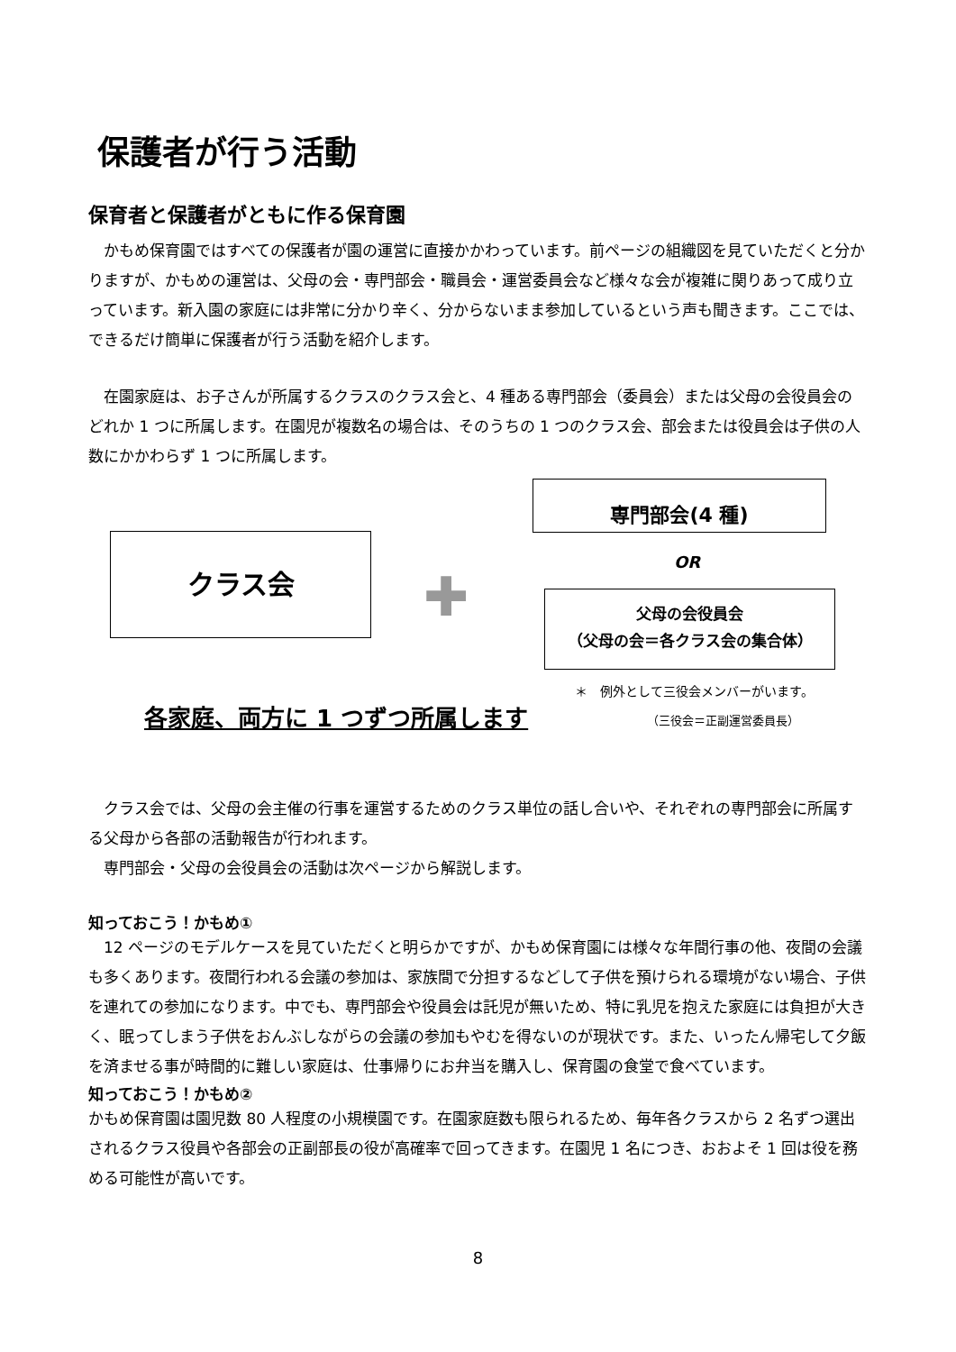保護者が行う活動
保育者と保護者がともに作る保育園
　かもめ保育園ではすべての保護者が園の運営に直接かかわっています。前ページの組織図を見ていただくと分かりますが、かもめの運営は、父母の会・専門部会・職員会・運営委員会など様々な会が複雑に関りあって成り立っています。新入園の家庭には非常に分かり辛く、分からないまま参加しているという声も聞きます。ここでは、できるだけ簡単に保護者が行う活動を紹介します。
　在園家庭は、お子さんが所属するクラスのクラス会と、4 種ある専門部会（委員会）または父母の会役員会のどれか 1 つに所属します。在園児が複数名の場合は、そのうちの 1 つのクラス会、部会または役員会は子供の人数にかかわらず 1 つに所属します。
クラス会
✚
専門部会(4 種)
OR
父母の会役員会
（父母の会＝各クラス会の集合体）
＊　例外として三役会メンバーがいます。
（三役会＝正副運営委員長）
各家庭、両方に 1 つずつ所属します
　クラス会では、父母の会主催の行事を運営するためのクラス単位の話し合いや、それぞれの専門部会に所属する父母から各部の活動報告が行われます。
　専門部会・父母の会役員会の活動は次ページから解説します。
知っておこう！かもめ①
　12 ページのモデルケースを見ていただくと明らかですが、かもめ保育園には様々な年間行事の他、夜間の会議も多くあります。夜間行われる会議の参加は、家族間で分担するなどして子供を預けられる環境がない場合、子供を連れての参加になります。中でも、専門部会や役員会は託児が無いため、特に乳児を抱えた家庭には負担が大きく、眠ってしまう子供をおんぶしながらの会議の参加もやむを得ないのが現状です。また、いったん帰宅して夕飯を済ませる事が時間的に難しい家庭は、仕事帰りにお弁当を購入し、保育園の食堂で食べています。
知っておこう！かもめ②
かもめ保育園は園児数 80 人程度の小規模園です。在園家庭数も限られるため、毎年各クラスから 2 名ずつ選出されるクラス役員や各部会の正副部長の役が高確率で回ってきます。在園児 1 名につき、おおよそ 1 回は役を務める可能性が高いです。
8